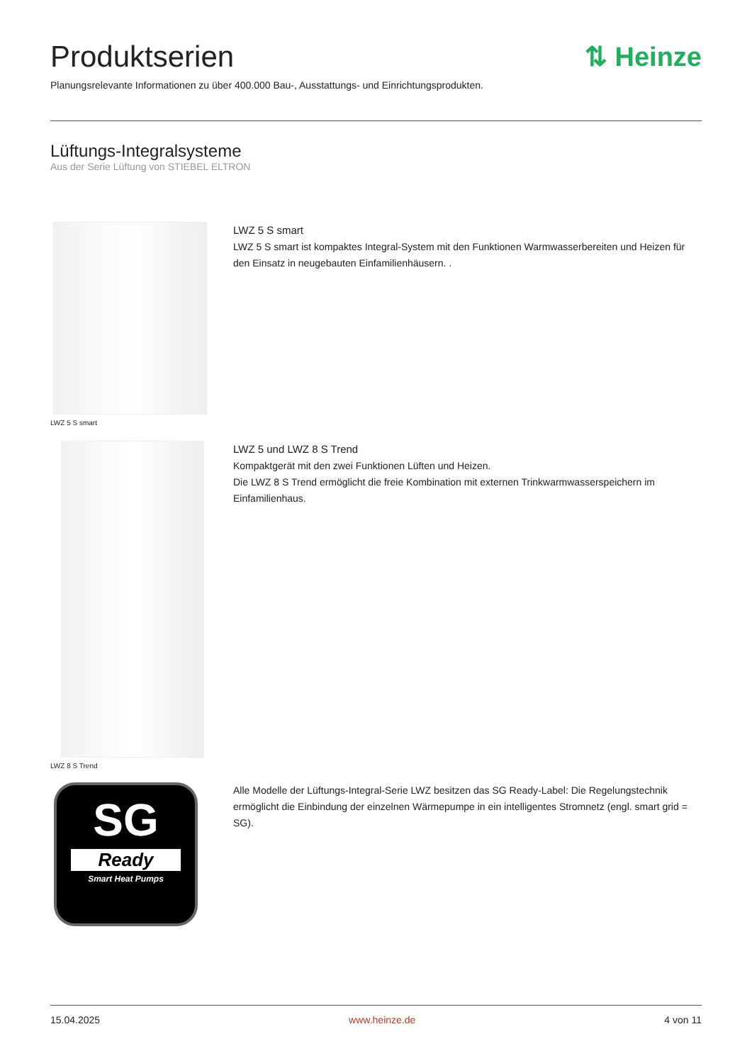⇅ Heinze
Produktserien
Planungsrelevante Informationen zu über 400.000 Bau-, Ausstattungs- und Einrichtungsprodukten.
Lüftungs-Integralsysteme
Aus der Serie Lüftung von STIEBEL ELTRON
LWZ 5 S smart
LWZ 5 S smart
LWZ 5 S smart ist kompaktes Integral-System mit den Funktionen Warmwasserbereiten und Heizen für den Einsatz in neugebauten Einfamilienhäusern. .
LWZ 8 S Trend
LWZ 5 und LWZ 8 S Trend
Kompaktgerät mit den zwei Funktionen Lüften und Heizen.
Die LWZ 8 S Trend ermöglicht die freie Kombination mit externen Trinkwarmwasserspeichern im Einfamilienhaus.
SG
Ready
Smart Heat Pumps
Alle Modelle der Lüftungs-Integral-Serie LWZ besitzen das SG Ready-Label: Die Regelungstechnik ermöglicht die Einbindung der einzelnen Wärmepumpe in ein intelligentes Stromnetz (engl. smart grid = SG).
15.04.2025 www.heinze.de 4 von 11